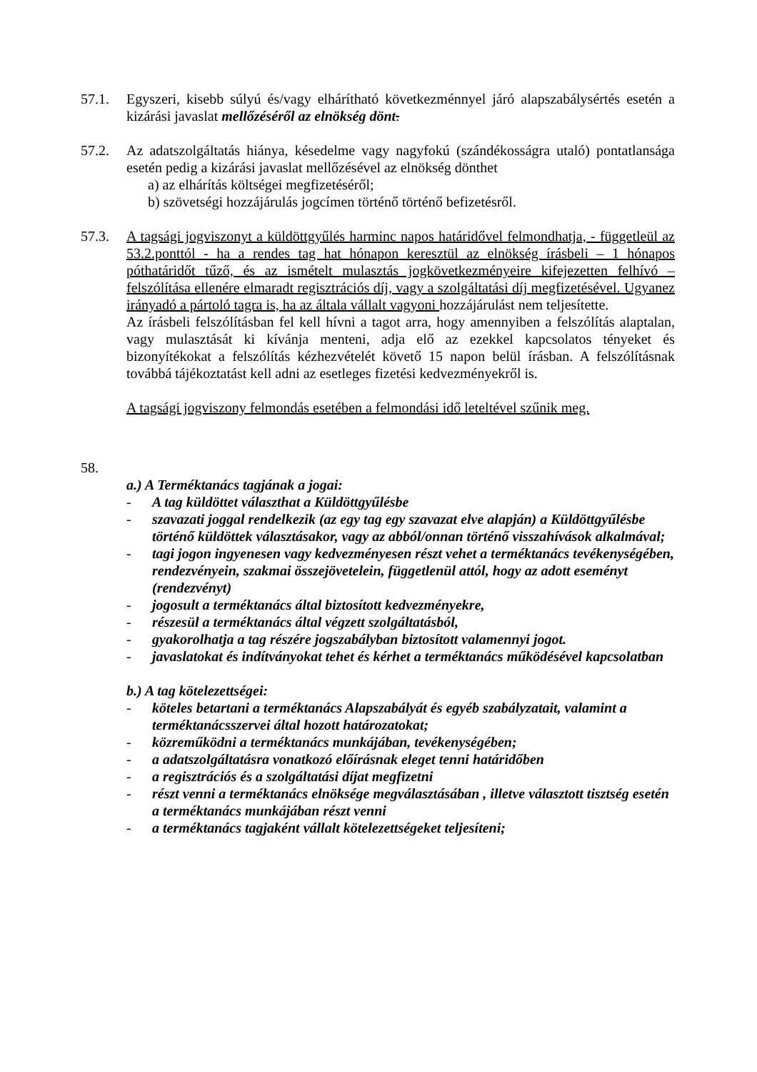57.1. Egyszeri, kisebb súlyú és/vagy elhárítható következménnyel járó alapszabálysértés esetén a kizárási javaslat mellőzéséről az elnökség dönt.
57.2. Az adatszolgáltatás hiánya, késedelme vagy nagyfokú (szándékosságra utaló) pontatlansága esetén pedig a kizárási javaslat mellőzésével az elnökség dönthet
a) az elhárítás költségei megfizetéséről;
b) szövetségi hozzájárulás jogcímen történő történő befizetésről.
57.3. A tagsági jogviszonyt a küldöttgyűlés harminc napos határidővel felmondhatja, - függetleül az 53.2.ponttól - ha a rendes tag hat hónapon keresztül az elnökség írásbeli – 1 hónapos póthatáridőt tűző, és az ismételt mulasztás jogkövetkezményeire kifejezetten felhívó – felszólítása ellenére elmaradt regisztrációs díj, vagy a szolgáltatási díj megfizetésével. Ugyanez irányadó a pártoló tagra is, ha az általa vállalt vagyoni hozzájárulást nem teljesítette.
Az írásbeli felszólításban fel kell hívni a tagot arra, hogy amennyiben a felszólítás alaptalan, vagy mulasztását ki kívánja menteni, adja elő az ezekkel kapcsolatos tényeket és bizonyítékokat a felszólítás kézhezvételét követő 15 napon belül írásban. A felszólításnak továbbá tájékoztatást kell adni az esetleges fizetési kedvezményekről is.
A tagsági jogviszony felmondás esetében a felmondási idő leteltével szűnik meg.
58.
a.) A Terméktanács tagjának a jogai:
- A tag küldöttet választhat a Küldöttgyűlésbe
- szavazati joggal rendelkezik (az egy tag egy szavazat elve alapján) a Küldöttgyűlésbe történő küldöttek választásakor, vagy az abból/onnan történő visszahívások alkalmával;
- tagi jogon ingyenesen vagy kedvezményesen részt vehet a terméktanács tevékenységében, rendezvényein, szakmai összejövetelein, függetlenül attól, hogy az adott eseményt (rendezvényt)
- jogosult a terméktanács által biztosított kedvezményekre,
- részesül a terméktanács által végzett szolgáltatásból,
- gyakorolhatja a tag részére jogszabályban biztosított valamennyi jogot.
- javaslatokat és indítványokat tehet és kérhet a terméktanács működésével kapcsolatban
b.) A tag kötelezettségei:
- köteles betartani a terméktanács Alapszabályát és egyéb szabályzatait, valamint a terméktanácsszervei által hozott határozatokat;
- közreműködni a terméktanács munkájában, tevékenységében;
- a adatszolgáltatásra vonatkozó előírásnak eleget tenni határidőben
- a regisztrációs és a szolgáltatási díjat megfizetni
- részt venni a terméktanács elnöksége megválasztásában , illetve választott tisztség esetén a terméktanács munkájában részt venni
- a terméktanács tagjaként vállalt kötelezettségeket teljesíteni;